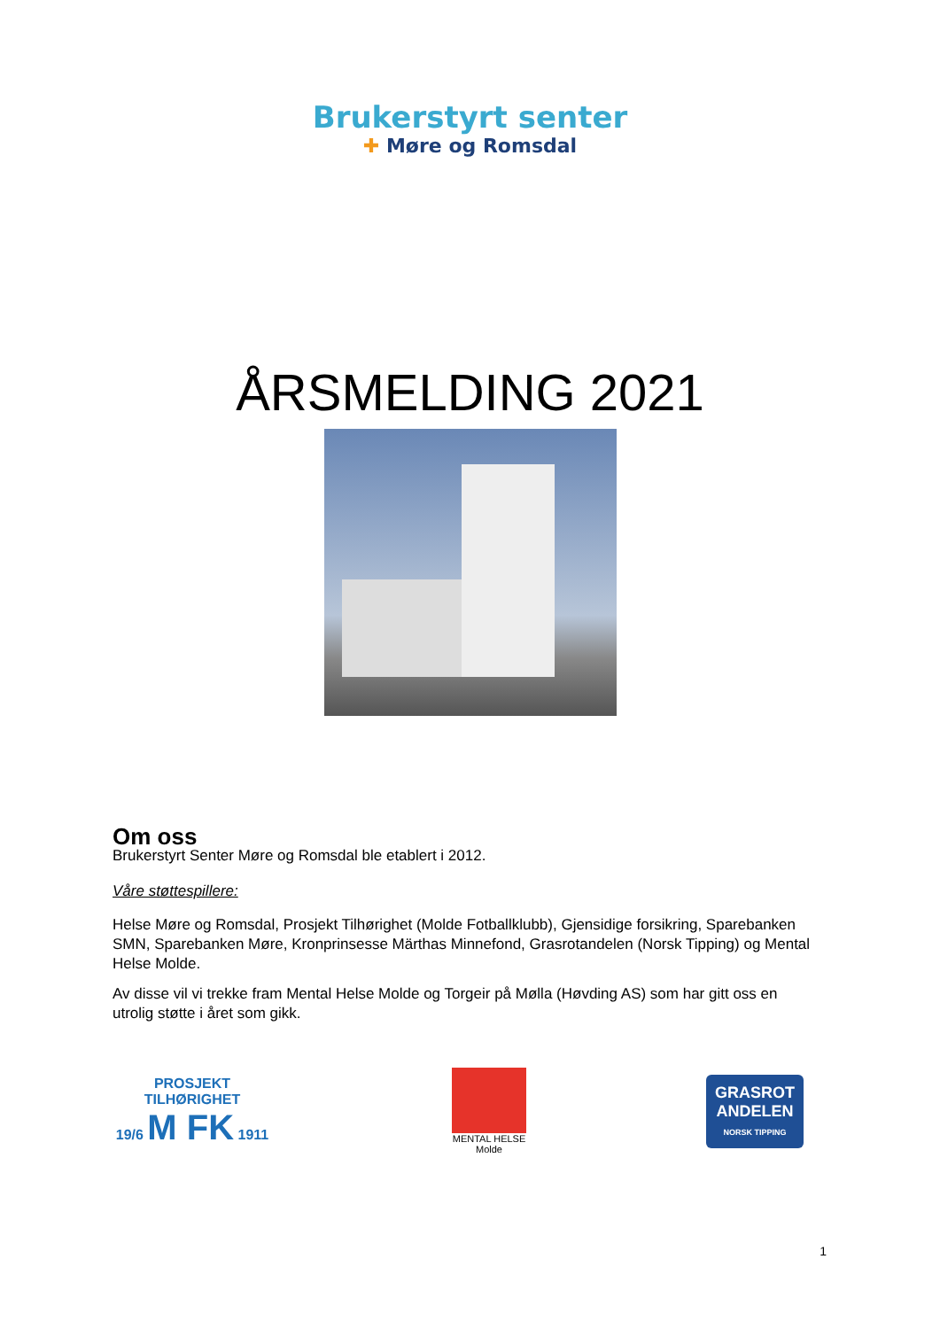Brukerstyrt senter
✚ Møre og Romsdal
ÅRSMELDING 2021
Om oss
Brukerstyrt Senter Møre og Romsdal ble etablert i 2012.
Våre støttespillere:
Helse Møre og Romsdal, Prosjekt Tilhørighet (Molde Fotballklubb), Gjensidige forsikring, Sparebanken SMN, Sparebanken Møre, Kronprinsesse Märthas Minnefond, Grasrotandelen (Norsk Tipping) og Mental Helse Molde.
Av disse vil vi trekke fram Mental Helse Molde og Torgeir på Mølla (Høvding AS) som har gitt oss en utrolig støtte i året som gikk.
PROSJEKT TILHØRIGHET
19/6 M FK 1911
MENTAL HELSE
Molde
GRASROT
ANDELEN
NORSK TIPPING
1